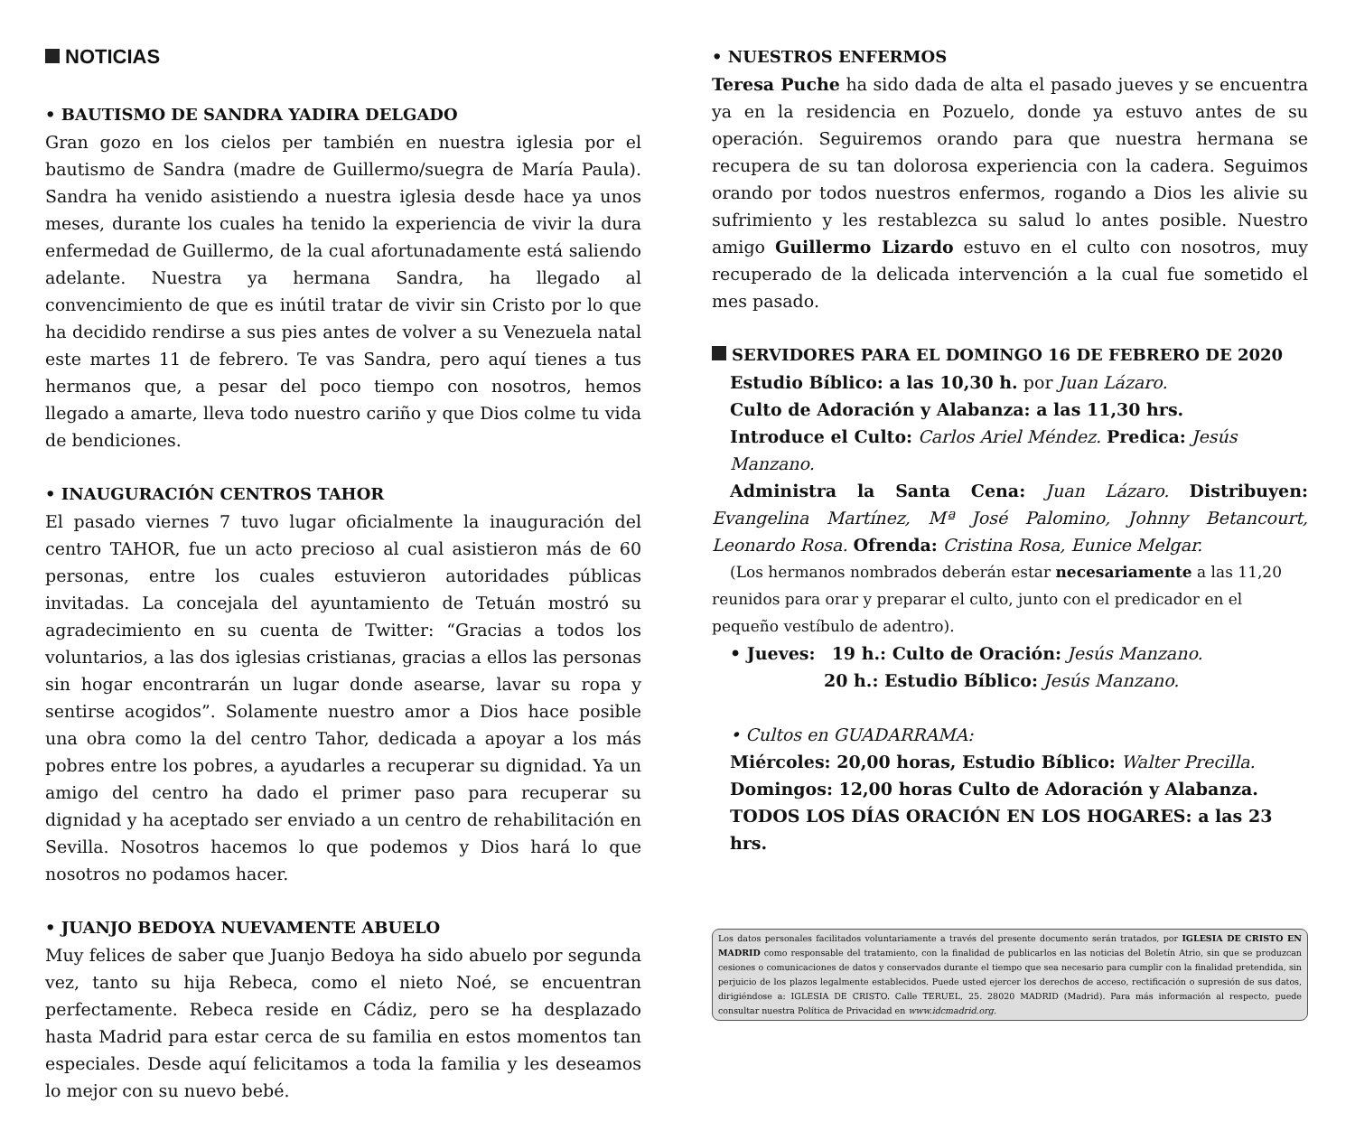NOTICIAS
• BAUTISMO DE SANDRA YADIRA DELGADO
Gran gozo en los cielos per también en nuestra iglesia por el bautismo de Sandra (madre de Guillermo/suegra de María Paula). Sandra ha venido asistiendo a nuestra iglesia desde hace ya unos meses, durante los cuales ha tenido la experiencia de vivir la dura enfermedad de Guillermo, de la cual afortunadamente está saliendo adelante. Nuestra ya hermana Sandra, ha llegado al convencimiento de que es inútil tratar de vivir sin Cristo por lo que ha decidido rendirse a sus pies antes de volver a su Venezuela natal este martes 11 de febrero. Te vas Sandra, pero aquí tienes a tus hermanos que, a pesar del poco tiempo con nosotros, hemos llegado a amarte, lleva todo nuestro cariño y que Dios colme tu vida de bendiciones.
• INAUGURACIÓN CENTROS TAHOR
El pasado viernes 7 tuvo lugar oficialmente la inauguración del centro TAHOR, fue un acto precioso al cual asistieron más de 60 personas, entre los cuales estuvieron autoridades públicas invitadas. La concejala del ayuntamiento de Tetuán mostró su agradecimiento en su cuenta de Twitter: “Gracias a todos los voluntarios, a las dos iglesias cristianas, gracias a ellos las personas sin hogar encontrarán un lugar donde asearse, lavar su ropa y sentirse acogidos”. Solamente nuestro amor a Dios hace posible una obra como la del centro Tahor, dedicada a apoyar a los más pobres entre los pobres, a ayudarles a recuperar su dignidad. Ya un amigo del centro ha dado el primer paso para recuperar su dignidad y ha aceptado ser enviado a un centro de rehabilitación en Sevilla. Nosotros hacemos lo que podemos y Dios hará lo que nosotros no podamos hacer.
• JUANJO BEDOYA NUEVAMENTE ABUELO
Muy felices de saber que Juanjo Bedoya ha sido abuelo por segunda vez, tanto su hija Rebeca, como el nieto Noé, se encuentran perfectamente. Rebeca reside en Cádiz, pero se ha desplazado hasta Madrid para estar cerca de su familia en estos momentos tan especiales. Desde aquí felicitamos a toda la familia y les deseamos lo mejor con su nuevo bebé.
• NUESTROS ENFERMOS
Teresa Puche ha sido dada de alta el pasado jueves y se encuentra ya en la residencia en Pozuelo, donde ya estuvo antes de su operación. Seguiremos orando para que nuestra hermana se recupera de su tan dolorosa experiencia con la cadera. Seguimos orando por todos nuestros enfermos, rogando a Dios les alivie su sufrimiento y les restablezca su salud lo antes posible. Nuestro amigo Guillermo Lizardo estuvo en el culto con nosotros, muy recuperado de la delicada intervención a la cual fue sometido el mes pasado.
SERVIDORES PARA EL DOMINGO 16 DE FEBRERO DE 2020
Estudio Bíblico: a las 10,30 h. por Juan Lázaro.
Culto de Adoración y Alabanza: a las 11,30 hrs.
Introduce el Culto: Carlos Ariel Méndez. Predica: Jesús Manzano.
Administra la Santa Cena: Juan Lázaro. Distribuyen: Evangelina Martínez, Mª José Palomino, Johnny Betancourt, Leonardo Rosa. Ofrenda: Cristina Rosa, Eunice Melgar.
(Los hermanos nombrados deberán estar necesariamente a las 11,20 reunidos para orar y preparar el culto, junto con el predicador en el pequeño vestíbulo de adentro).
• Jueves: 19 h.: Culto de Oración: Jesús Manzano.
20 h.: Estudio Bíblico: Jesús Manzano.
• Cultos en GUADARRAMA:
Miércoles: 20,00 horas, Estudio Bíblico: Walter Precilla.
Domingos: 12,00 horas Culto de Adoración y Alabanza.
TODOS LOS DÍAS ORACIÓN EN LOS HOGARES: a las 23 hrs.
Los datos personales facilitados voluntariamente a través del presente documento serán tratados, por IGLESIA DE CRISTO EN MADRID como responsable del tratamiento, con la finalidad de publicarlos en las noticias del Boletín Atrio, sin que se produzcan cesiones o comunicaciones de datos y conservados durante el tiempo que sea necesario para cumplir con la finalidad pretendida, sin perjuicio de los plazos legalmente establecidos. Puede usted ejercer los derechos de acceso, rectificación o supresión de sus datos, dirigiéndose a: IGLESIA DE CRISTO. Calle TERUEL, 25. 28020 MADRID (Madrid). Para más información al respecto, puede consultar nuestra Política de Privacidad en www.idcmadrid.org.